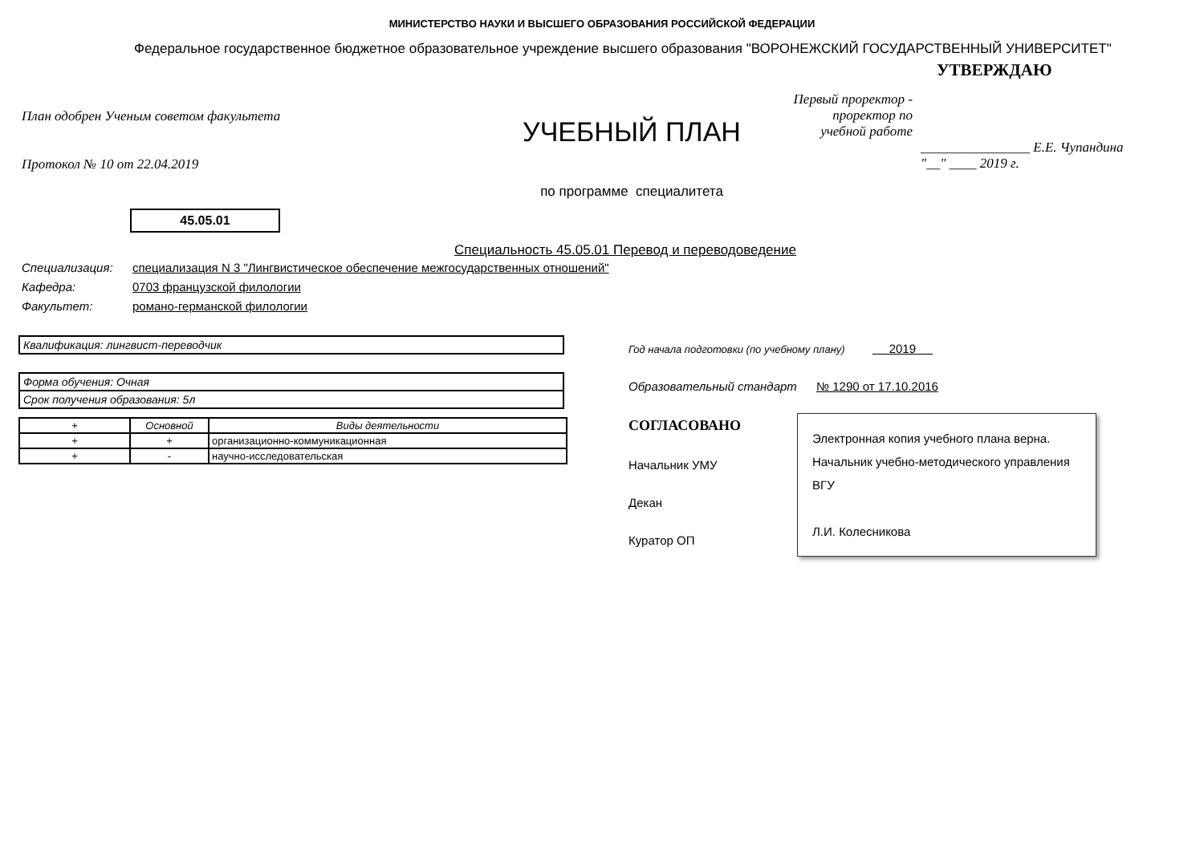МИНИСТЕРСТВО НАУКИ И ВЫСШЕГО ОБРАЗОВАНИЯ РОССИЙСКОЙ ФЕДЕРАЦИИ
Федеральное государственное бюджетное образовательное учреждение высшего образования "ВОРОНЕЖСКИЙ ГОСУДАРСТВЕННЫЙ УНИВЕРСИТЕТ"
План одобрен Ученым советом факультета
Протокол № 10 от 22.04.2019
45.05.01
УЧЕБНЫЙ ПЛАН
по программе специалитета
УТВЕРЖДАЮ
Первый проректор - проректор по учебной работе
________________ Е.Е. Чупандина
"__" ____ 2019 г.
Специальность 45.05.01 Перевод и переводоведение
Специализация: специализация N 3 "Лингвистическое обеспечение межгосударственных отношений"
Кафедра: 0703 французской филологии
Факультет: романо-германской филологии
Квалификация: лингвист-переводчик
Форма обучения: Очная
Срок получения образования: 5л
| + | Основной | Виды деятельности |
| --- | --- | --- |
| + | + | организационно-коммуникационная |
| + | - | научно-исследовательская |
Год начала подготовки (по учебному плану) 2019
Образовательный стандарт № 1290 от 17.10.2016
СОГЛАСОВАНО
Начальник УМУ
Декан
Куратор ОП
Электронная копия учебного плана верна.
Начальник учебно-методического управления ВГУ
Л.И. Колесникова